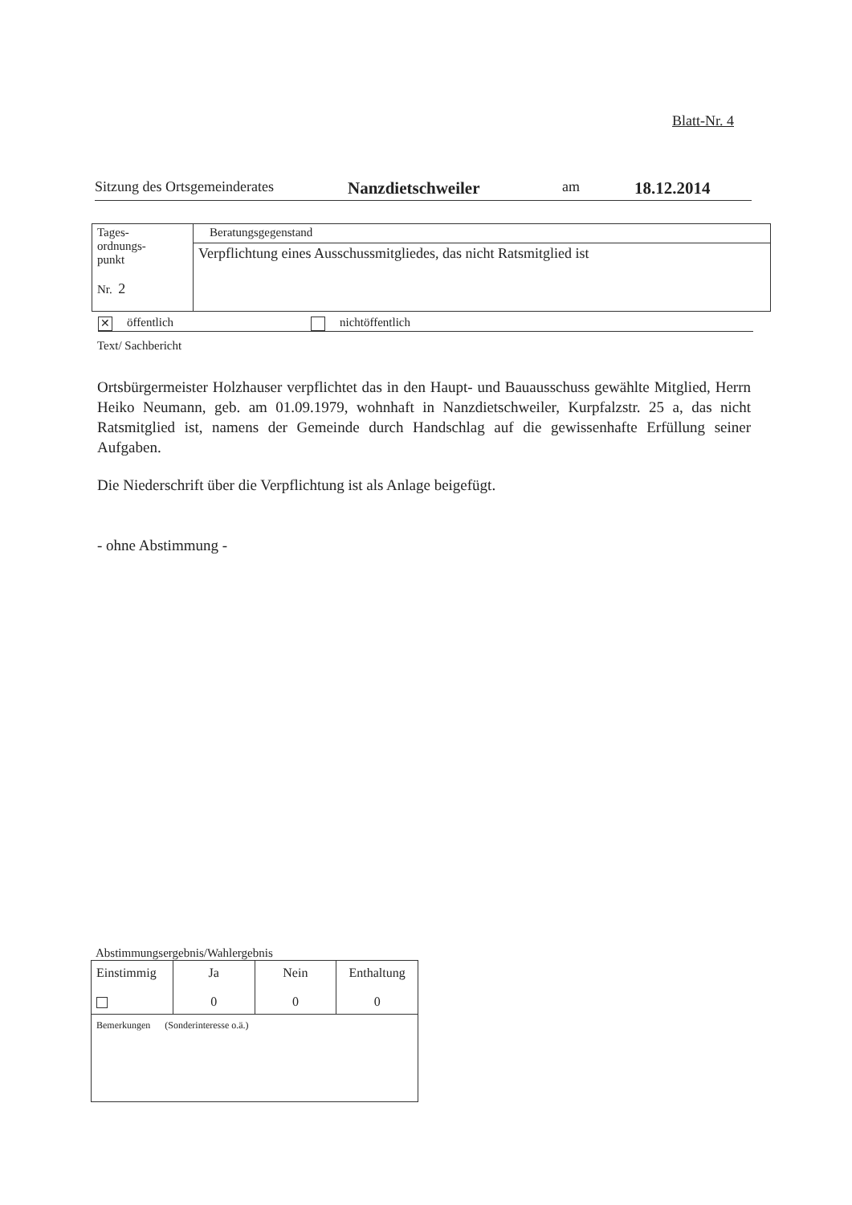Blatt-Nr. 4
Sitzung des Ortsgemeinderates Nanzdietschweiler am 18.12.2014
| Tages- ordnungs- punkt Nr. 2 | Beratungsgegenstand |
| | Verpflichtung eines Ausschussmitgliedes, das nicht Ratsmitglied ist |
✕ öffentlich nichtöffentlich
Text/ Sachbericht
Ortsbürgermeister Holzhauser verpflichtet das in den Haupt- und Bauausschuss gewählte Mitglied, Herrn Heiko Neumann, geb. am 01.09.1979, wohnhaft in Nanzdietschweiler, Kurpfalzstr. 25 a, das nicht Ratsmitglied ist, namens der Gemeinde durch Handschlag auf die gewissenhafte Erfüllung seiner Aufgaben.
Die Niederschrift über die Verpflichtung ist als Anlage beigefügt.
- ohne Abstimmung -
Abstimmungsergebnis/Wahlergebnis
| Einstimmig | Ja 0 | Nein 0 | Enthaltung 0 |
| Bemerkungen (Sonderinteresse o.ä.) | | | |